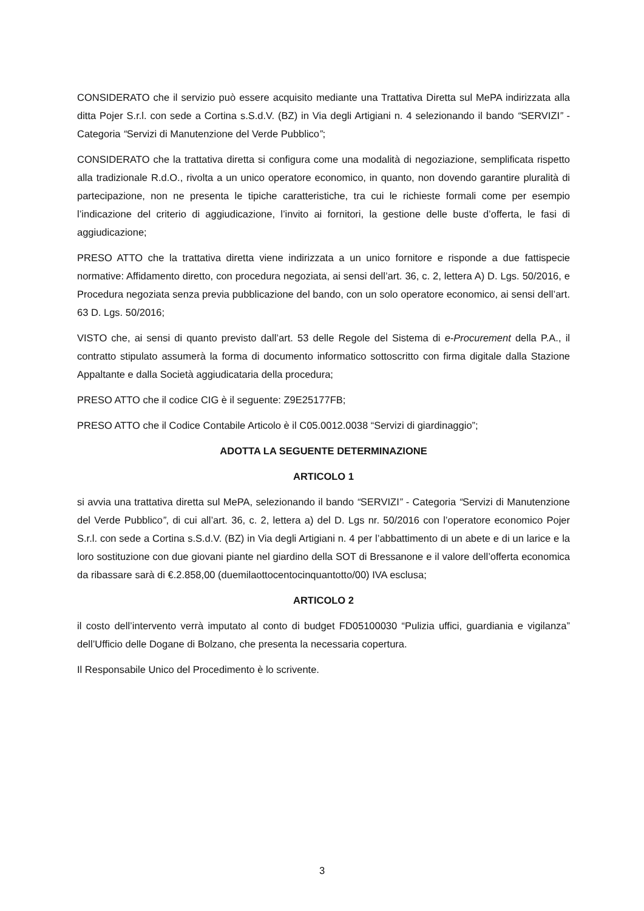CONSIDERATO che il servizio può essere acquisito mediante una Trattativa Diretta sul MePA indirizzata alla ditta Pojer S.r.l. con sede a Cortina s.S.d.V. (BZ) in Via degli Artigiani n. 4 selezionando il bando “SERVIZI” - Categoria “Servizi di Manutenzione del Verde Pubblico”;
CONSIDERATO che la trattativa diretta si configura come una modalità di negoziazione, semplificata rispetto alla tradizionale R.d.O., rivolta a un unico operatore economico, in quanto, non dovendo garantire pluralità di partecipazione, non ne presenta le tipiche caratteristiche, tra cui le richieste formali come per esempio l’indicazione del criterio di aggiudicazione, l’invito ai fornitori, la gestione delle buste d’offerta, le fasi di aggiudicazione;
PRESO ATTO che la trattativa diretta viene indirizzata a un unico fornitore e risponde a due fattispecie normative: Affidamento diretto, con procedura negoziata, ai sensi dell’art. 36, c. 2, lettera A) D. Lgs. 50/2016, e Procedura negoziata senza previa pubblicazione del bando, con un solo operatore economico, ai sensi dell’art. 63 D. Lgs. 50/2016;
VISTO che, ai sensi di quanto previsto dall’art. 53 delle Regole del Sistema di e-Procurement della P.A., il contratto stipulato assumerà la forma di documento informatico sottoscritto con firma digitale dalla Stazione Appaltante e dalla Società aggiudicataria della procedura;
PRESO ATTO che il codice CIG è il seguente: Z9E25177FB;
PRESO ATTO che il Codice Contabile Articolo è il C05.0012.0038 “Servizi di giardinaggio”;
ADOTTA LA SEGUENTE DETERMINAZIONE
ARTICOLO 1
si avvia una trattativa diretta sul MePA, selezionando il bando “SERVIZI” - Categoria “Servizi di Manutenzione del Verde Pubblico”, di cui all’art. 36, c. 2, lettera a) del D. Lgs nr. 50/2016 con l’operatore economico Pojer S.r.l. con sede a Cortina s.S.d.V. (BZ) in Via degli Artigiani n. 4 per l’abbattimento di un abete e di un larice e la loro sostituzione con due giovani piante nel giardino della SOT di Bressanone e il valore dell’offerta economica da ribassare sarà di €.2.858,00 (duemilaottocentocinquantotto/00) IVA esclusa;
ARTICOLO 2
il costo dell’intervento verrà imputato al conto di budget FD05100030 “Pulizia uffici, guardiania e vigilanza” dell’Ufficio delle Dogane di Bolzano, che presenta la necessaria copertura.
Il Responsabile Unico del Procedimento è lo scrivente.
3